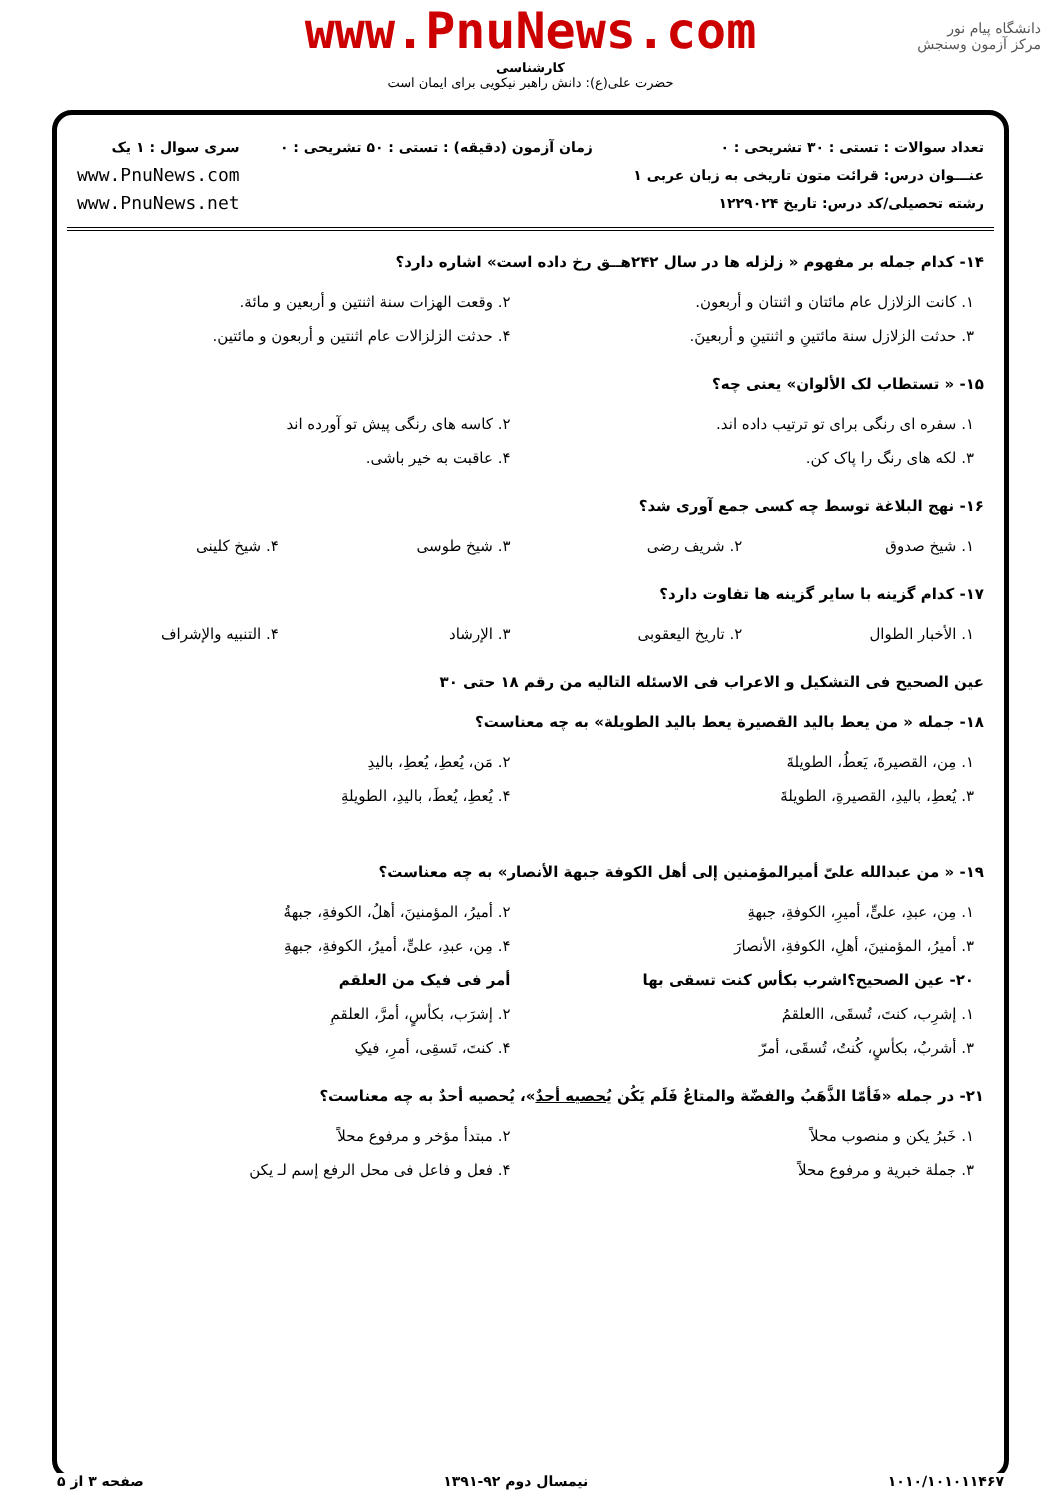دانشگاه پیام نور
مرکز آزمون وسنجش
www.PnuNews.com
کارشناسی
حضرت علی(ع): دانش راهبر نیکویی برای ایمان است
تعداد سوالات : تستی : ۳۰ تشریحی : ۰
عنـــوان درس: قرائت متون تاریخی به زبان عربی ۱
رشته تحصیلی/کد درس: تاریخ ۱۲۲۹۰۲۴
زمان آزمون (دقیقه) : تستی : ۵۰ تشریحی : ۰
سری سوال : ۱ یک
www.PnuNews.com
www.PnuNews.net
۱۴- کدام جمله بر مفهوم « زلزله ها در سال ۲۴۲هــق رخ داده است» اشاره دارد؟
| ۱. کانت الزلازل عام مائتان و اثنتان و أربعون. | ۲. وقعت الهزات سنة اثنتین و أربعین و مائة. |
| ۳. حدثت الزلازل سنة مائتینِ و اثنتینِ و أربعینَ. | ۴. حدثت الزلزالات عام اثنتین و أربعون و مائتین. |
۱۵- « تستطاب لک الألوان» یعنی چه؟
| ۱. سفره ای رنگی برای تو ترتیب داده اند. | ۲. کاسه های رنگی پیش تو آورده اند |
| ۳. لکه های رنگ را پاک کن. | ۴. عاقبت به خیر باشی. |
۱۶- نهج البلاغة توسط چه کسی جمع آوری شد؟
| ۱. شیخ صدوق | ۲. شریف رضی | ۳. شیخ طوسی | ۴. شیخ کلینی |
۱۷- کدام گزینه با سایر گزینه ها تفاوت دارد؟
| ۱. الأخبار الطوال | ۲. تاریخ الیعقوبی | ۳. الإرشاد | ۴. التنبیه والإشراف |
عین الصحیح فی التشکیل و الاعراب فی الاسئله التالیه من رقم ۱۸ حتی ۳۰
۱۸- جمله « من یعط بالید القصیرة یعط بالید الطویلة» به چه معناست؟
| ۱. مِن، القصیرةَ، یَعطُ، الطویلةَ | ۲. مَن، یُعطِ، یُعطِ، بالیدِ |
| ۳. یُعطِ، بالیدِ، القصیرةِ، الطویلةَ | ۴. یُعطِ، یُعطَ، بالیدِ، الطویلةِ |
۱۹- « من عبدالله علیّ أمیرالمؤمنین إلی أهل الکوفة جبهة الأنصار» به چه معناست؟
| ۱. مِن، عبدِ، علیٍّ، أمیرِ، الکوفةِ، جبهةِ | ۲. أمیرُ، المؤمنینَ، أهلُ، الکوفةِ، جبهةُ |
| ۳. أمیرُ، المؤمنینَ، أهلِ، الکوفةِ، الأنصارَ | ۴. مِن، عبدِ، علیٍّ، أمیرُ، الکوفةِ، جبهةِ |
| ۲۰- عین الصحیح؟اشرب بکأس کنت تسقی بها | أمر فی فیک من العلقم |
| ۱. إشرِب، کنتَ، تُسقَی، االعلقمُ | ۲. إشرَب، بکأسٍ، أمرَّ، العلقمِ |
| ۳. أشربُ، بکأسٍ، کُنتُ، تُسقَی، أمرّ | ۴. کنتَ، تَسقِی، أمرِ، فیکِ |
۲۱- در جمله «فَأمّا الذَّهَبُ والفضّة والمتاعُ فَلَم یَکُن یُحصیه أحدٌ»، یُحصیه أحدٌ به چه معناست؟
| ۱. خَبرُ یکن و منصوب محلاً | ۲. مبتدأ مؤخر و مرفوع محلاً |
| ۳. جملة خبریة و مرفوع محلاً | ۴. فعل و فاعل فی محل الرفع إسم لـ یکن |
۱۰۱۰/۱۰۱۰۱۱۴۶۷ نیمسال دوم ۹۲-۱۳۹۱ صفحه ۳ از ۵